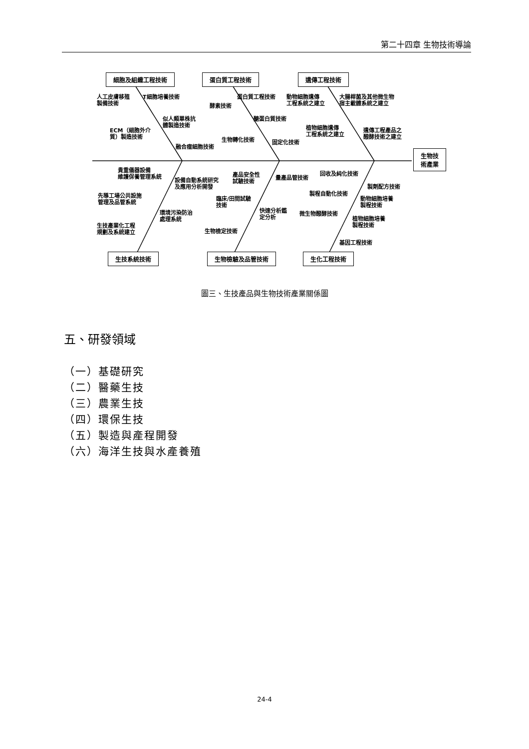第二十四章 生物技術導論
細胞及組織工程技術 蛋白質工程技術 遺傳工程技術
生物技
術產業
人工皮膚移殖
製備技術
T細胞培養技術
似人類單株抗
體製造技術
ECM（細胞外介
質）製造技術
融合瘤細胞技術
蛋白質工程技術
酵素技術
醣蛋白質技術
生物轉化技術 固定化技術
動物細胞遺傳
工程系統之建立
大腸桿菌及其他微生物
宿主載體系統之建立
植物細胞遺傳
工程系統之建立
遺傳工程產品之
醱酵技術之建立
貴重儀器設備
維護保養管理系統
設備自動系統研究
及應用分析開發
先導工場公共設施
管理及品管系統
環境污染防治
處理系統
生技產業化工程
規劃及系統建立
產品安全性
試驗技術
量產品管技術
臨床/田間試驗
技術
快速分析鑑
定分析
生物檢定技術
回收及純化技術
製劑配方技術
製程自動化技術
動物細胞培養
製程技術
微生物醱酵技術
植物細胞培養
製程技術
基因工程技術
生技系統技術 生物檢驗及品管技術 生化工程技術
圖三、生技產品與生物技術產業關係圖
五、研發領域
（一）基礎研究
（二）醫藥生技
（三）農業生技
（四）環保生技
（五）製造與產程開發
（六）海洋生技與水產養殖
24-4